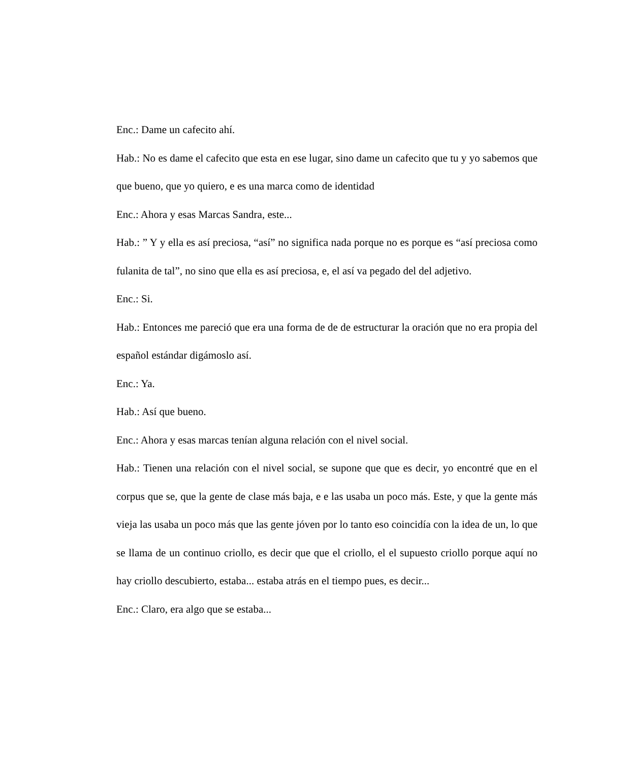Enc.: Dame un cafecito ahí.
Hab.: No es dame el cafecito que esta en ese lugar, sino dame un cafecito que tu y yo sabemos que que bueno, que yo quiero, e es una marca como de identidad
Enc.: Ahora y esas Marcas Sandra, este...
Hab.: ” Y y ella es así preciosa, “así” no significa nada porque no es porque es “así preciosa como fulanita de tal”, no sino que ella es así preciosa, e, el así va pegado del del adjetivo.
Enc.: Si.
Hab.: Entonces me pareció que era una forma de de de estructurar la oración que no era propia del español estándar digámoslo así.
Enc.: Ya.
Hab.: Así que bueno.
Enc.: Ahora y esas marcas tenían alguna relación con el nivel social.
Hab.: Tienen una relación con el nivel social, se supone que que es decir, yo encontré que en el corpus que se, que la gente de clase más baja, e e las usaba un poco más. Este, y que la gente más vieja las usaba un poco más que las gente jóven por lo tanto eso coincidía con la idea de un, lo que se llama de un continuo criollo, es decir que que el criollo, el el supuesto criollo porque aquí no hay criollo descubierto, estaba... estaba atrás en el tiempo pues, es decir...
Enc.: Claro, era algo que se estaba...